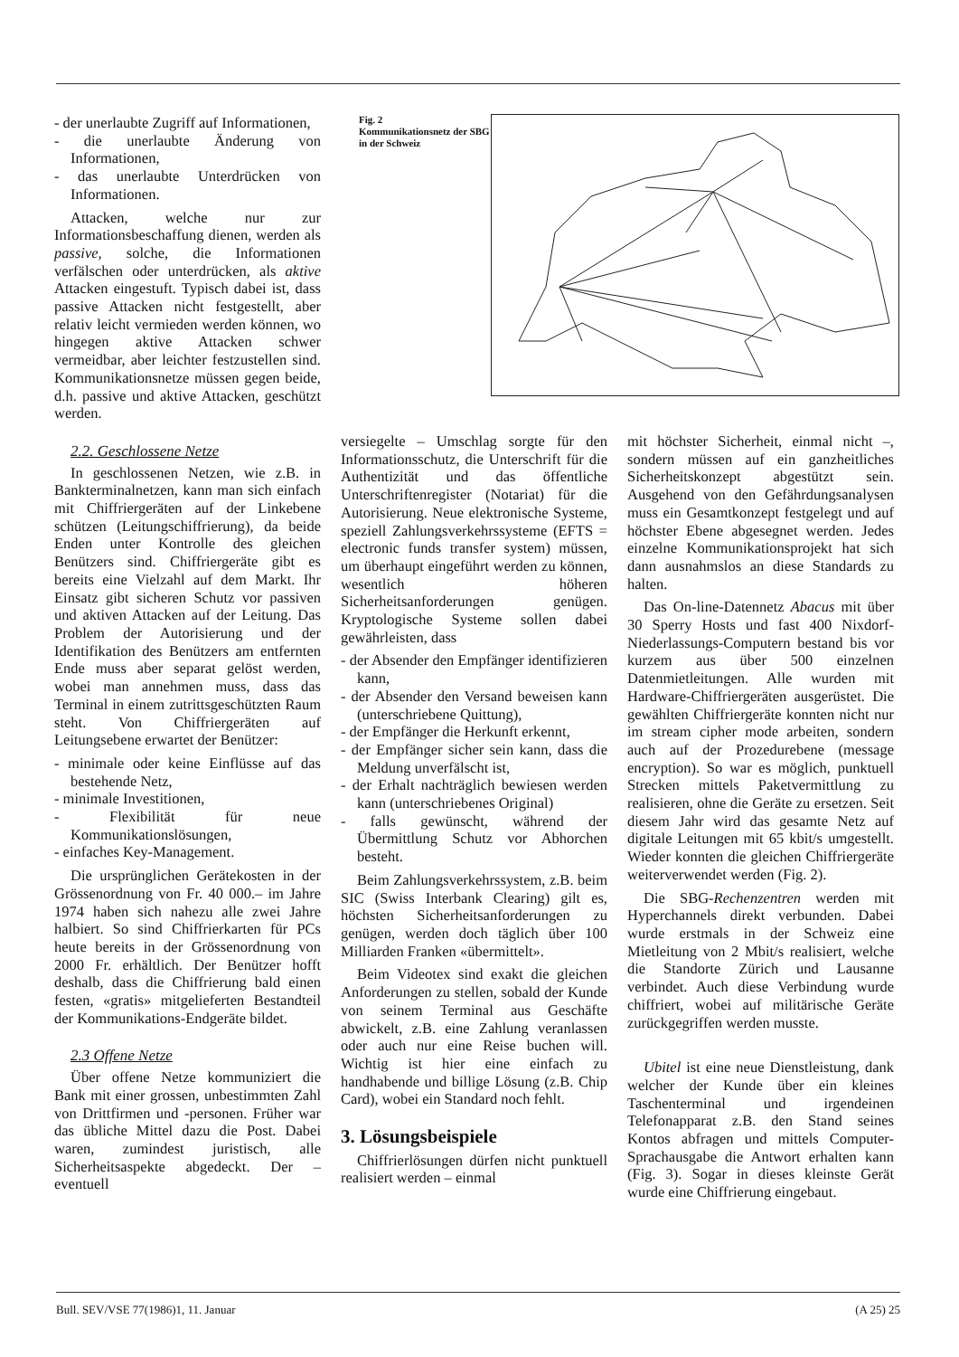- der unerlaubte Zugriff auf Informationen,
- die unerlaubte Änderung von Informationen,
- das unerlaubte Unterdrücken von Informationen.
Attacken, welche nur zur Informationsbeschaffung dienen, werden als passive, solche, die Informationen verfälschen oder unterdrücken, als aktive Attacken eingestuft. Typisch dabei ist, dass passive Attacken nicht festgestellt, aber relativ leicht vermieden werden können, wo hingegen aktive Attacken schwer vermeidbar, aber leichter festzustellen sind. Kommunikationsnetze müssen gegen beide, d.h. passive und aktive Attacken, geschützt werden.
2.2. Geschlossene Netze
In geschlossenen Netzen, wie z.B. in Bankterminalnetzen, kann man sich einfach mit Chiffriergeräten auf der Linkebene schützen (Leitungschiffrierung), da beide Enden unter Kontrolle des gleichen Benützers sind. Chiffriergeräte gibt es bereits eine Vielzahl auf dem Markt. Ihr Einsatz gibt sicheren Schutz vor passiven und aktiven Attacken auf der Leitung. Das Problem der Autorisierung und der Identifikation des Benützers am entfernten Ende muss aber separat gelöst werden, wobei man annehmen muss, dass das Terminal in einem zutrittsgeschützten Raum steht. Von Chiffriergeräten auf Leitungsebene erwartet der Benützer:
- minimale oder keine Einflüsse auf das bestehende Netz,
- minimale Investitionen,
- Flexibilität für neue Kommunikationslösungen,
- einfaches Key-Management.
Die ursprünglichen Gerätekosten in der Grössenordnung von Fr. 40 000.– im Jahre 1974 haben sich nahezu alle zwei Jahre halbiert. So sind Chiffrierkarten für PCs heute bereits in der Grössenordnung von 2000 Fr. erhältlich. Der Benützer hofft deshalb, dass die Chiffrierung bald einen festen, «gratis» mitgelieferten Bestandteil der Kommunikations-Endgeräte bildet.
2.3 Offene Netze
Über offene Netze kommuniziert die Bank mit einer grossen, unbestimmten Zahl von Drittfirmen und -personen. Früher war das übliche Mittel dazu die Post. Dabei waren, zumindest juristisch, alle Sicherheitsaspekte abgedeckt. Der – eventuell
Fig. 2
Kommunikationsnetz der SBG in der Schweiz
versiegelte – Umschlag sorgte für den Informationsschutz, die Unterschrift für die Authentizität und das öffentliche Unterschriftenregister (Notariat) für die Autorisierung. Neue elektronische Systeme, speziell Zahlungsverkehrssysteme (EFTS = electronic funds transfer system) müssen, um überhaupt eingeführt werden zu können, wesentlich höheren Sicherheitsanforderungen genügen. Kryptologische Systeme sollen dabei gewährleisten, dass
- der Absender den Empfänger identifizieren kann,
- der Absender den Versand beweisen kann (unterschriebene Quittung),
- der Empfänger die Herkunft erkennt,
- der Empfänger sicher sein kann, dass die Meldung unverfälscht ist,
- der Erhalt nachträglich bewiesen werden kann (unterschriebenes Original)
- falls gewünscht, während der Übermittlung Schutz vor Abhorchen besteht.
Beim Zahlungsverkehrssystem, z.B. beim SIC (Swiss Interbank Clearing) gilt es, höchsten Sicherheitsanforderungen zu genügen, werden doch täglich über 100 Milliarden Franken «übermittelt».
Beim Videotex sind exakt die gleichen Anforderungen zu stellen, sobald der Kunde von seinem Terminal aus Geschäfte abwickelt, z.B. eine Zahlung veranlassen oder auch nur eine Reise buchen will. Wichtig ist hier eine einfach zu handhabende und billige Lösung (z.B. Chip Card), wobei ein Standard noch fehlt.
3. Lösungsbeispiele
Chiffrierlösungen dürfen nicht punktuell realisiert werden – einmal
mit höchster Sicherheit, einmal nicht –, sondern müssen auf ein ganzheitliches Sicherheitskonzept abgestützt sein. Ausgehend von den Gefährdungsanalysen muss ein Gesamtkonzept festgelegt und auf höchster Ebene abgesegnet werden. Jedes einzelne Kommunikationsprojekt hat sich dann ausnahmslos an diese Standards zu halten.
Das On-line-Datennetz Abacus mit über 30 Sperry Hosts und fast 400 Nixdorf-Niederlassungs-Computern bestand bis vor kurzem aus über 500 einzelnen Datenmietleitungen. Alle wurden mit Hardware-Chiffriergeräten ausgerüstet. Die gewählten Chiffriergeräte konnten nicht nur im stream cipher mode arbeiten, sondern auch auf der Prozedurebene (message encryption). So war es möglich, punktuell Strecken mittels Paketvermittlung zu realisieren, ohne die Geräte zu ersetzen. Seit diesem Jahr wird das gesamte Netz auf digitale Leitungen mit 65 kbit/s umgestellt. Wieder konnten die gleichen Chiffriergeräte weiterverwendet werden (Fig. 2).
Die SBG-Rechenzentren werden mit Hyperchannels direkt verbunden. Dabei wurde erstmals in der Schweiz eine Mietleitung von 2 Mbit/s realisiert, welche die Standorte Zürich und Lausanne verbindet. Auch diese Verbindung wurde chiffriert, wobei auf militärische Geräte zurückgegriffen werden musste.
Ubitel ist eine neue Dienstleistung, dank welcher der Kunde über ein kleines Taschenterminal und irgendeinen Telefonapparat z.B. den Stand seines Kontos abfragen und mittels Computer-Sprachausgabe die Antwort erhalten kann (Fig. 3). Sogar in dieses kleinste Gerät wurde eine Chiffrierung eingebaut.
Bull. SEV/VSE 77(1986)1, 11. Januar (A 25) 25